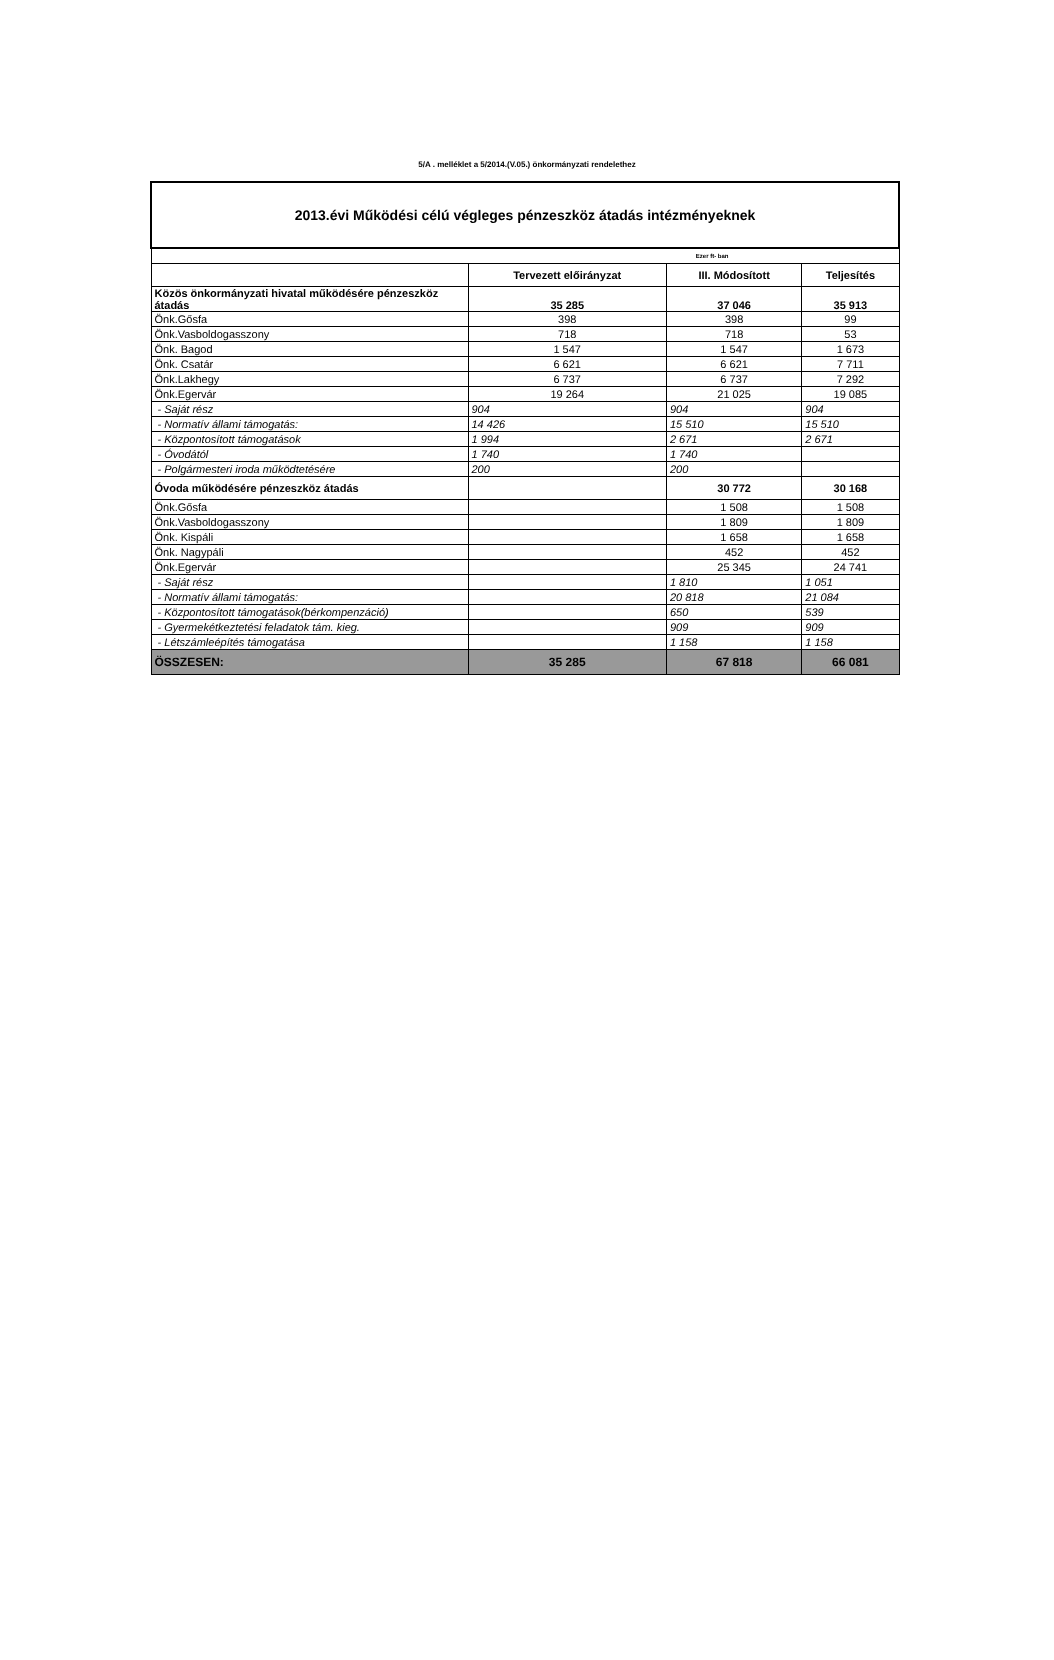5/A . melléklet a 5/2014.(V.05.) önkormányzati rendelethez
| 2013.évi Működési célú végleges pénzeszköz átadás intézményeknek | | | |
| Ezer ft- ban | | | |
| | Tervezett előirányzat | III. Módosított | Teljesítés |
| Közös önkormányzati hivatal működésére pénzeszköz átadás | 35 285 | 37 046 | 35 913 |
| Önk.Gősfa | 398 | 398 | 99 |
| Önk.Vasboldogasszony | 718 | 718 | 53 |
| Önk. Bagod | 1 547 | 1 547 | 1 673 |
| Önk. Csatár | 6 621 | 6 621 | 7 711 |
| Önk.Lakhegy | 6 737 | 6 737 | 7 292 |
| Önk.Egervár | 19 264 | 21 025 | 19 085 |
| - Saját rész | 904 | 904 | 904 |
| - Normatív állami támogatás: | 14 426 | 15 510 | 15 510 |
| - Központosított támogatások | 1 994 | 2 671 | 2 671 |
| - Óvodától | 1 740 | 1 740 | |
| - Polgármesteri iroda működtetésére | 200 | 200 | |
| Óvoda működésére pénzeszköz átadás | | 30 772 | 30 168 |
| Önk.Gősfa | | 1 508 | 1 508 |
| Önk.Vasboldogasszony | | 1 809 | 1 809 |
| Önk. Kispáli | | 1 658 | 1 658 |
| Önk. Nagypáli | | 452 | 452 |
| Önk.Egervár | | 25 345 | 24 741 |
| - Saját rész | | 1 810 | 1 051 |
| - Normatív állami támogatás: | | 20 818 | 21 084 |
| - Központosított támogatások(bérkompenzáció) | | 650 | 539 |
| - Gyermekétkeztetési feladatok tám. kieg. | | 909 | 909 |
| - Létszámleépítés támogatása | | 1 158 | 1 158 |
| ÖSSZESEN: | 35 285 | 67 818 | 66 081 |